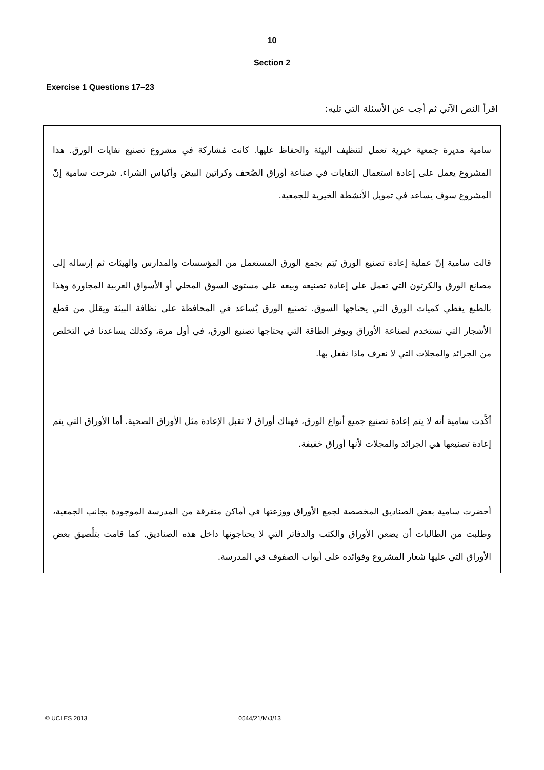10
Section 2
Exercise 1 Questions 17–23
اقرأ النص الآتي ثم أجب عن الأسئلة التي تليه:
سامية مديرة جمعية خيرية تعمل لتنظيف البيئة والحفاظ عليها. كانت مُشاركة في مشروع تصنيع نفايات الورق. هذا المشروع يعمل على إعادة استعمال النفايات في صناعة أوراق الصُحف وكراتين البيض وأكياس الشراء. شرحت سامية إنّ المشروع سوف يساعد في تمويل الأنشطة الخيرية للجمعية.
قالت سامية إنّ عملية إعادة تصنيع الورق تَتِم بجمع الورق المستعمل من المؤسسات والمدارس والهيئات ثم إرساله إلى مصانع الورق والكرتون التي تعمل على إعادة تصنيعه وبيعه على مستوى السوق المحلي أو الأسواق العربية المجاورة وهذا بالطبع يغطي كميات الورق التي يحتاجها السوق. تصنيع الورق يُساعد في المحافظة على نظافة البيئة ويقلل من قطع الأشجار التي تستخدم لصناعة الأوراق ويوفر الطاقة التي يحتاجها تصنيع الورق، في أول مرة، وكذلك يساعدنا في التخلص من الجرائد والمجلات التي لا نعرف ماذا نفعل بها.
أكَّدت سامية أنه لا يتم إعادة تصنيع جميع أنواع الورق، فهناك أوراق لا تقبل الإعادة مثل الأوراق الصحية. أما الأوراق التي يتم إعادة تصنيعها هي الجرائد والمجلات لأنها أوراق خفيفة.
أحضرت سامية بعض الصناديق المخصصة لجمع الأوراق ووزعتها في أماكن متفرقة من المدرسة الموجودة بجانب الجمعية، وطلبت من الطالبات أن يضعن الأوراق والكتب والدفاتر التي لا يحتاجونها داخل هذه الصناديق. كما قامت بتلْصيق بعض الأوراق التي عليها شعار المشروع وفوائده على أبواب الصفوف في المدرسة.
© UCLES 2013 0544/21/M/J/13